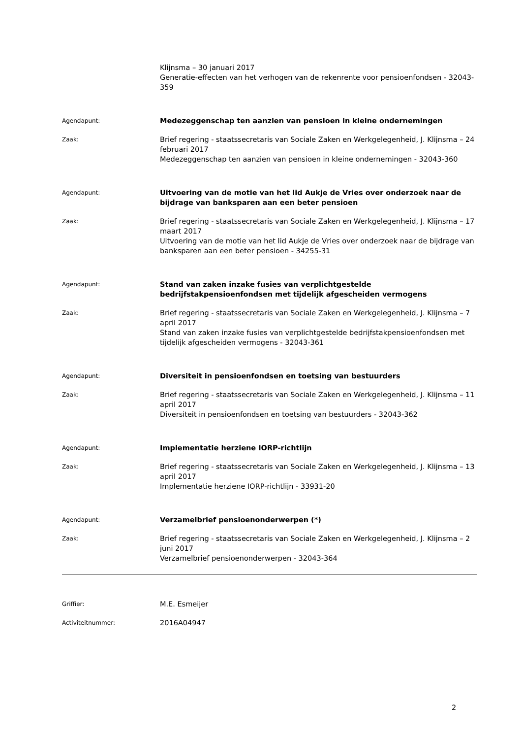Klijnsma – 30 januari 2017
Generatie-effecten van het verhogen van de rekenrente voor pensioenfondsen - 32043-359
Agendapunt:
Medezeggenschap ten aanzien van pensioen in kleine ondernemingen
Zaak:
Brief regering - staatssecretaris van Sociale Zaken en Werkgelegenheid, J. Klijnsma – 24 februari 2017
Medezeggenschap ten aanzien van pensioen in kleine ondernemingen - 32043-360
Agendapunt:
Uitvoering van de motie van het lid Aukje de Vries over onderzoek naar de bijdrage van banksparen aan een beter pensioen
Zaak:
Brief regering - staatssecretaris van Sociale Zaken en Werkgelegenheid, J. Klijnsma – 17 maart 2017
Uitvoering van de motie van het lid Aukje de Vries over onderzoek naar de bijdrage van banksparen aan een beter pensioen - 34255-31
Agendapunt:
Stand van zaken inzake fusies van verplichtgestelde bedrijfstakpensioenfondsen met tijdelijk afgescheiden vermogens
Zaak:
Brief regering - staatssecretaris van Sociale Zaken en Werkgelegenheid, J. Klijnsma – 7 april 2017
Stand van zaken inzake fusies van verplichtgestelde bedrijfstakpensioenfondsen met tijdelijk afgescheiden vermogens - 32043-361
Agendapunt:
Diversiteit in pensioenfondsen en toetsing van bestuurders
Zaak:
Brief regering - staatssecretaris van Sociale Zaken en Werkgelegenheid, J. Klijnsma – 11 april 2017
Diversiteit in pensioenfondsen en toetsing van bestuurders - 32043-362
Agendapunt:
Implementatie herziene IORP-richtlijn
Zaak:
Brief regering - staatssecretaris van Sociale Zaken en Werkgelegenheid, J. Klijnsma – 13 april 2017
Implementatie herziene IORP-richtlijn - 33931-20
Agendapunt:
Verzamelbrief pensioenonderwerpen (*)
Zaak:
Brief regering - staatssecretaris van Sociale Zaken en Werkgelegenheid, J. Klijnsma – 2 juni 2017
Verzamelbrief pensioenonderwerpen - 32043-364
Griffier:
M.E. Esmeijer
Activiteitnummer:
2016A04947
2